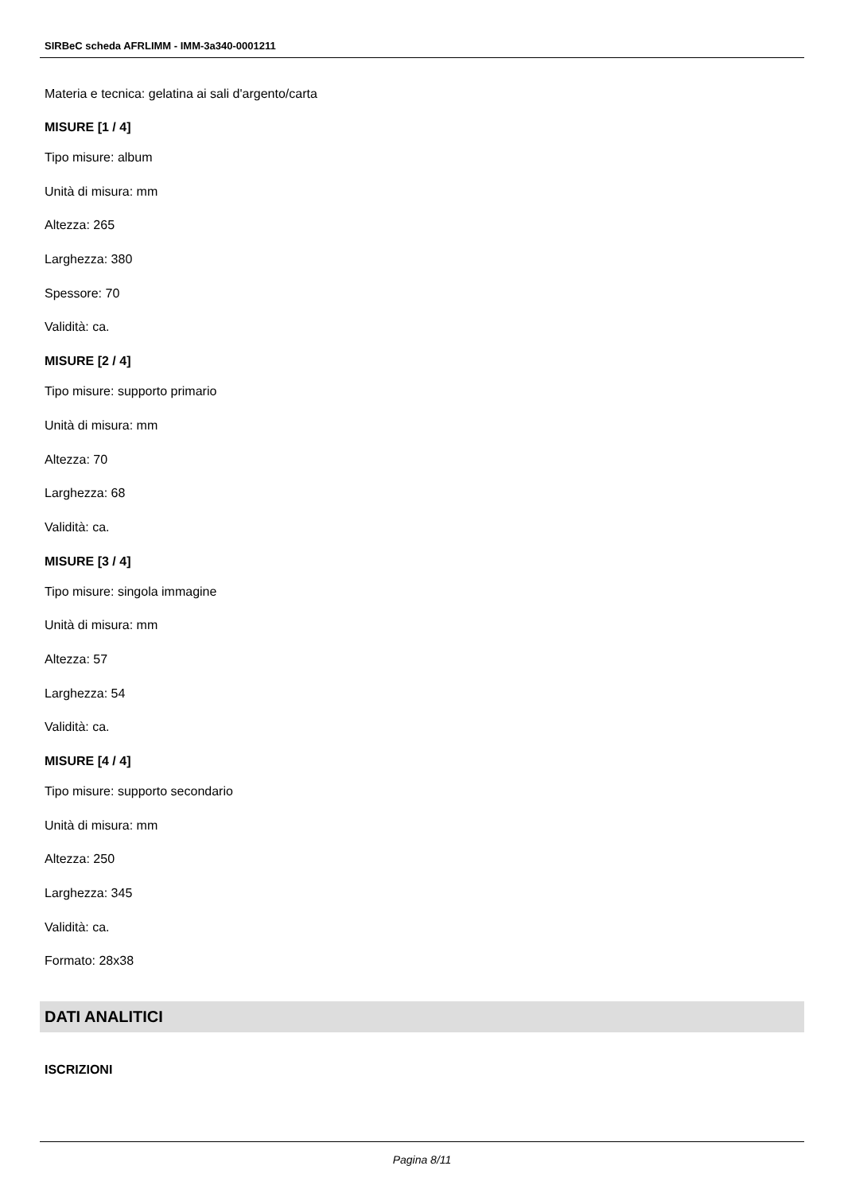SIRBeC scheda AFRLIMM - IMM-3a340-0001211
Materia e tecnica: gelatina ai sali d'argento/carta
MISURE [1 / 4]
Tipo misure: album
Unità di misura: mm
Altezza: 265
Larghezza: 380
Spessore: 70
Validità: ca.
MISURE [2 / 4]
Tipo misure: supporto primario
Unità di misura: mm
Altezza: 70
Larghezza: 68
Validità: ca.
MISURE [3 / 4]
Tipo misure: singola immagine
Unità di misura: mm
Altezza: 57
Larghezza: 54
Validità: ca.
MISURE [4 / 4]
Tipo misure: supporto secondario
Unità di misura: mm
Altezza: 250
Larghezza: 345
Validità: ca.
Formato: 28x38
DATI ANALITICI
ISCRIZIONI
Pagina 8/11